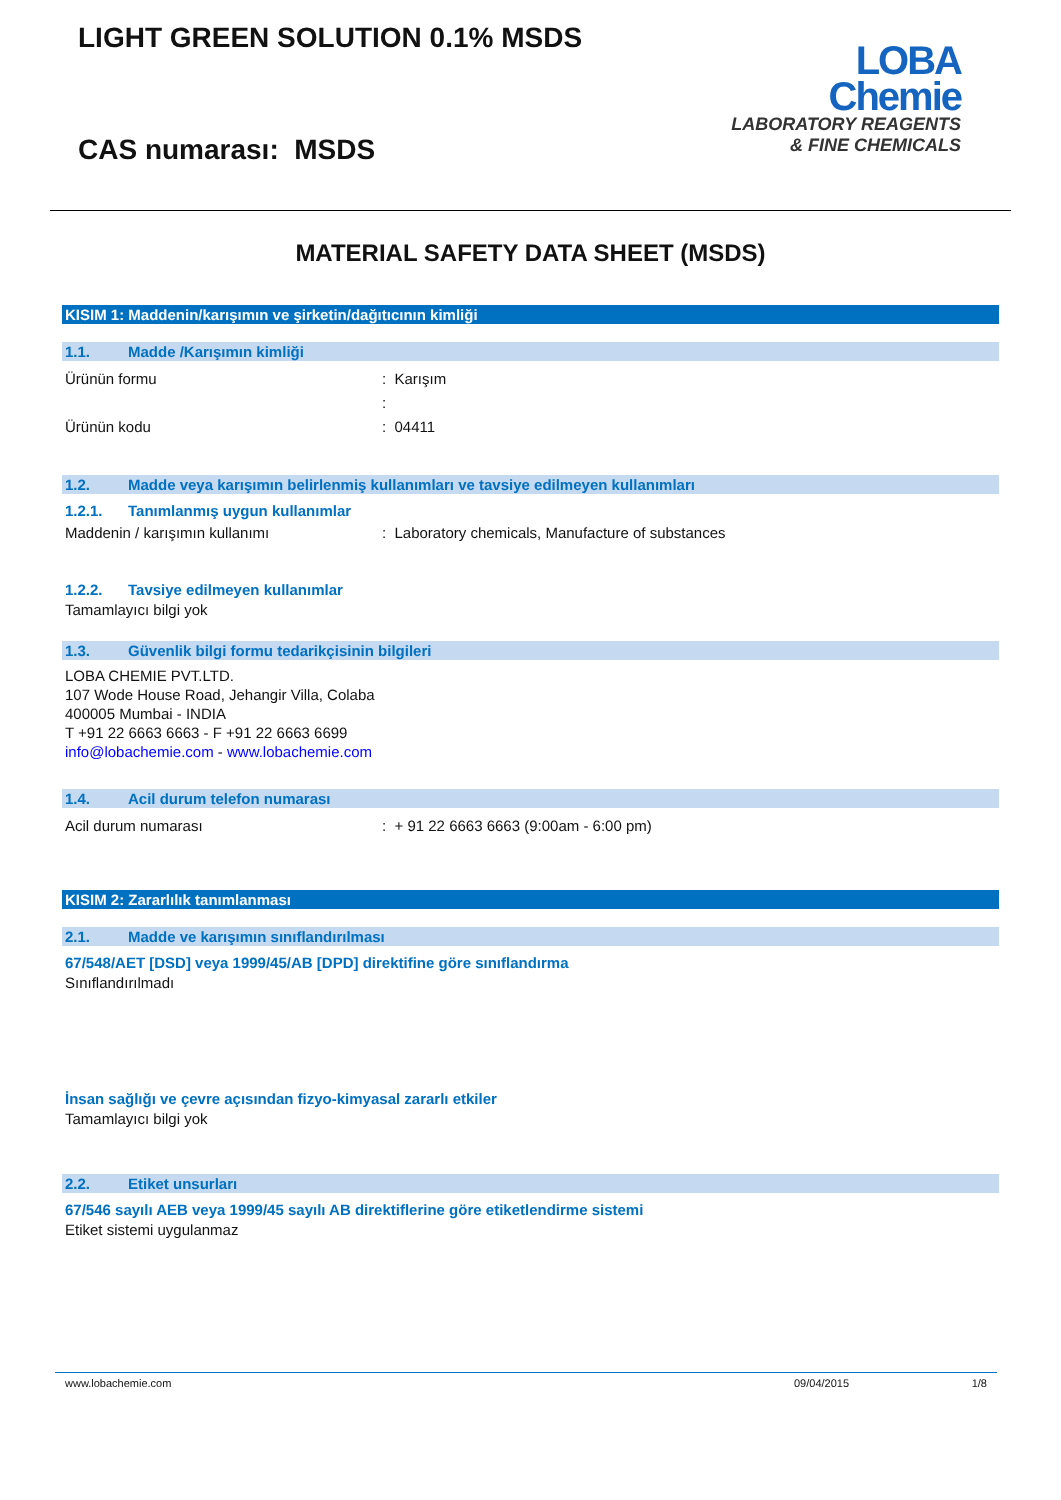LIGHT GREEN SOLUTION 0.1% MSDS
CAS numarası: MSDS
LOBA
Chemie
LABORATORY REAGENTS
& FINE CHEMICALS
MATERIAL SAFETY DATA SHEET (MSDS)
KISIM 1: Maddenin/karışımın ve şirketin/dağıtıcının kimliği
1.1. Madde /Karışımın kimliği
Ürünün formu : Karışım
:
Ürünün kodu : 04411
1.2. Madde veya karışımın belirlenmiş kullanımları ve tavsiye edilmeyen kullanımları
1.2.1. Tanımlanmış uygun kullanımlar
Maddenin / karışımın kullanımı : Laboratory chemicals, Manufacture of substances
1.2.2. Tavsiye edilmeyen kullanımlar
Tamamlayıcı bilgi yok
1.3. Güvenlik bilgi formu tedarikçisinin bilgileri
LOBA CHEMIE PVT.LTD.
107 Wode House Road, Jehangir Villa, Colaba
400005 Mumbai - INDIA
T +91 22 6663 6663 - F +91 22 6663 6699
info@lobachemie.com - www.lobachemie.com
1.4. Acil durum telefon numarası
Acil durum numarası : + 91 22 6663 6663 (9:00am - 6:00 pm)
KISIM 2: Zararlılık tanımlanması
2.1. Madde ve karışımın sınıflandırılması
67/548/AET [DSD] veya 1999/45/AB [DPD] direktifine göre sınıflandırma
Sınıflandırılmadı
İnsan sağlığı ve çevre açısından fizyo-kimyasal zararlı etkiler
Tamamlayıcı bilgi yok
2.2. Etiket unsurları
67/546 sayılı AEB veya 1999/45 sayılı AB direktiflerine göre etiketlendirme sistemi
Etiket sistemi uygulanmaz
www.lobachemie.com 09/04/2015 1/8